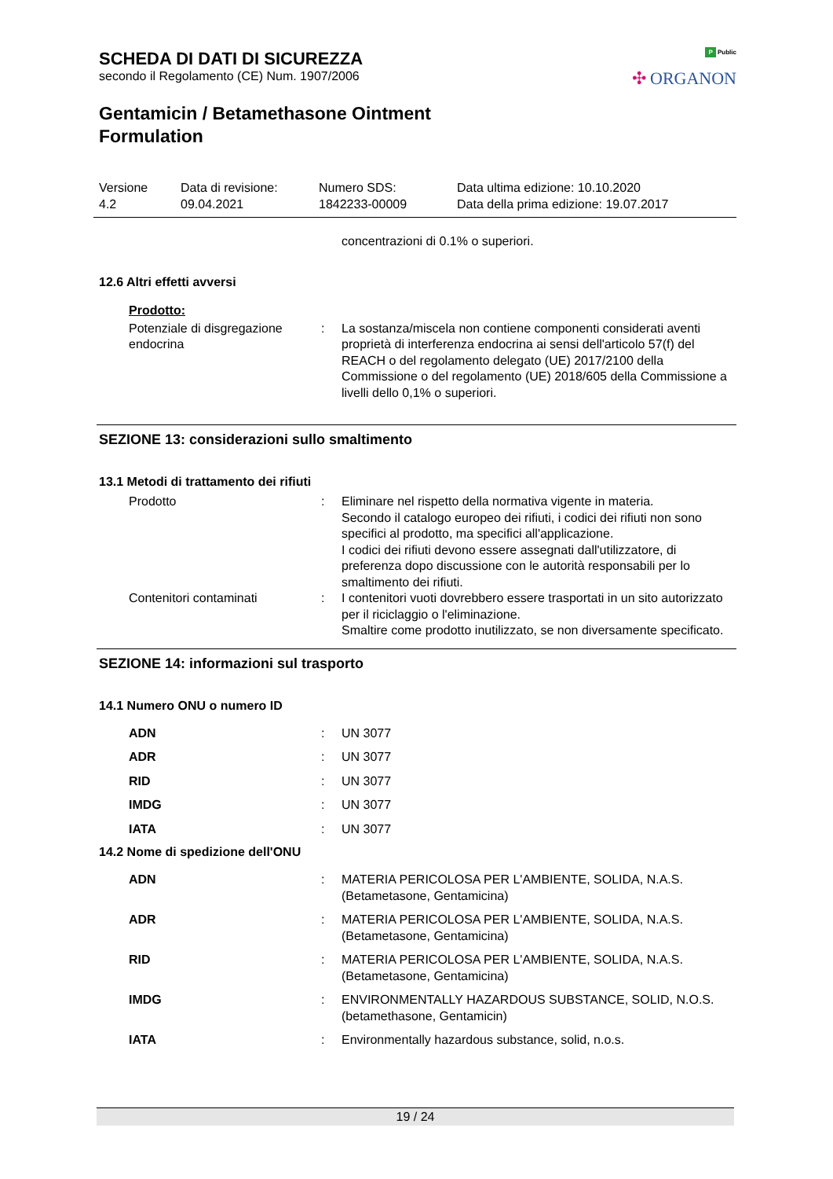P Public
✣ ORGANON
SCHEDA DI DATI DI SICUREZZA
secondo il Regolamento (CE) Num. 1907/2006
Gentamicin / Betamethasone Ointment
Formulation
Versione
4.2
Data di revisione:
09.04.2021
Numero SDS:
1842233-00009
Data ultima edizione: 10.10.2020
Data della prima edizione: 19.07.2017
concentrazioni di 0.1% o superiori.
12.6 Altri effetti avversi
Prodotto:
Potenziale di disgregazione endocrina
: La sostanza/miscela non contiene componenti considerati aventi proprietà di interferenza endocrina ai sensi dell'articolo 57(f) del REACH o del regolamento delegato (UE) 2017/2100 della Commissione o del regolamento (UE) 2018/605 della Commissione a livelli dello 0,1% o superiori.
SEZIONE 13: considerazioni sullo smaltimento
13.1 Metodi di trattamento dei rifiuti
Prodotto : Eliminare nel rispetto della normativa vigente in materia.
Secondo il catalogo europeo dei rifiuti, i codici dei rifiuti non sono specifici al prodotto, ma specifici all'applicazione.
I codici dei rifiuti devono essere assegnati dall'utilizzatore, di preferenza dopo discussione con le autorità responsabili per lo smaltimento dei rifiuti.
Contenitori contaminati : I contenitori vuoti dovrebbero essere trasportati in un sito autorizzato per il riciclaggio o l'eliminazione.
Smaltire come prodotto inutilizzato, se non diversamente specificato.
SEZIONE 14: informazioni sul trasporto
14.1 Numero ONU o numero ID
ADN : UN 3077
ADR : UN 3077
RID : UN 3077
IMDG : UN 3077
IATA : UN 3077
14.2 Nome di spedizione dell'ONU
ADN : MATERIA PERICOLOSA PER L'AMBIENTE, SOLIDA, N.A.S.
(Betametasone, Gentamicina)
ADR : MATERIA PERICOLOSA PER L'AMBIENTE, SOLIDA, N.A.S.
(Betametasone, Gentamicina)
RID : MATERIA PERICOLOSA PER L'AMBIENTE, SOLIDA, N.A.S.
(Betametasone, Gentamicina)
IMDG : ENVIRONMENTALLY HAZARDOUS SUBSTANCE, SOLID, N.O.S.
(betamethasone, Gentamicin)
IATA : Environmentally hazardous substance, solid, n.o.s.
19 / 24